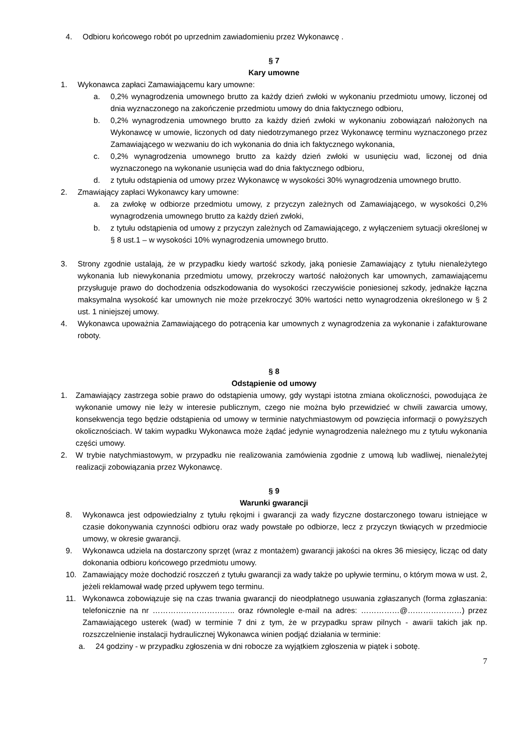4. Odbioru końcowego robót po uprzednim zawiadomieniu przez Wykonawcę .
§ 7
Kary umowne
1. Wykonawca zapłaci Zamawiającemu kary umowne:
a. 0,2% wynagrodzenia umownego brutto za każdy dzień zwłoki w wykonaniu przedmiotu umowy, liczonej od dnia wyznaczonego na zakończenie przedmiotu umowy do dnia faktycznego odbioru,
b. 0,2% wynagrodzenia umownego brutto za każdy dzień zwłoki w wykonaniu zobowiązań nałożonych na Wykonawcę w umowie, liczonych od daty niedotrzymanego przez Wykonawcę terminu wyznaczonego przez Zamawiającego w wezwaniu do ich wykonania do dnia ich faktycznego wykonania,
c. 0,2% wynagrodzenia umownego brutto za każdy dzień zwłoki w usunięciu wad, liczonej od dnia wyznaczonego na wykonanie usunięcia wad do dnia faktycznego odbioru,
d. z tytułu odstąpienia od umowy przez Wykonawcę w wysokości 30% wynagrodzenia umownego brutto.
2. Zmawiający zapłaci Wykonawcy kary umowne:
a. za zwłokę w odbiorze przedmiotu umowy, z przyczyn zależnych od Zamawiającego, w wysokości 0,2% wynagrodzenia umownego brutto za każdy dzień zwłoki,
b. z tytułu odstąpienia od umowy z przyczyn zależnych od Zamawiającego, z wyłączeniem sytuacji określonej w § 8 ust.1 – w wysokości 10% wynagrodzenia umownego brutto.
3. Strony zgodnie ustalają, że w przypadku kiedy wartość szkody, jaką poniesie Zamawiający z tytułu nienależytego wykonania lub niewykonania przedmiotu umowy, przekroczy wartość nałożonych kar umownych, zamawiającemu przysługuje prawo do dochodzenia odszkodowania do wysokości rzeczywiście poniesionej szkody, jednakże łączna maksymalna wysokość kar umownych nie może przekroczyć 30% wartości netto wynagrodzenia określonego w § 2 ust. 1 niniejszej umowy.
4. Wykonawca upoważnia Zamawiającego do potrącenia kar umownych z wynagrodzenia za wykonanie i zafakturowane roboty.
§ 8
Odstąpienie od umowy
1. Zamawiający zastrzega sobie prawo do odstąpienia umowy, gdy wystąpi istotna zmiana okoliczności, powodująca że wykonanie umowy nie leży w interesie publicznym, czego nie można było przewidzieć w chwili zawarcia umowy, konsekwencja tego będzie odstąpienia od umowy w terminie natychmiastowym od powzięcia informacji o powyższych okolicznościach. W takim wypadku Wykonawca może żądać jedynie wynagrodzenia należnego mu z tytułu wykonania części umowy.
2. W trybie natychmiastowym, w przypadku nie realizowania zamówienia zgodnie z umową lub wadliwej, nienależytej realizacji zobowiązania przez Wykonawcę.
§ 9
Warunki gwarancji
8. Wykonawca jest odpowiedzialny z tytułu rękojmi i gwarancji za wady fizyczne dostarczonego towaru istniejące w czasie dokonywania czynności odbioru oraz wady powstałe po odbiorze, lecz z przyczyn tkwiących w przedmiocie umowy, w okresie gwarancji.
9. Wykonawca udziela na dostarczony sprzęt (wraz z montażem) gwarancji jakości na okres 36 miesięcy, licząc od daty dokonania odbioru końcowego przedmiotu umowy.
10. Zamawiający może dochodzić roszczeń z tytułu gwarancji za wady także po upływie terminu, o którym mowa w ust. 2, jeżeli reklamował wadę przed upływem tego terminu.
11. Wykonawca zobowiązuje się na czas trwania gwarancji do nieodpłatnego usuwania zgłaszanych (forma zgłaszania: telefonicznie na nr ………………………….. oraz równolegle e-mail na adres: ……………@…………………) przez Zamawiającego usterek (wad) w terminie 7 dni z tym, że w przypadku spraw pilnych - awarii takich jak np. rozszczelnienie instalacji hydraulicznej Wykonawca winien podjąć działania w terminie:
a. 24 godziny - w przypadku zgłoszenia w dni robocze za wyjątkiem zgłoszenia w piątek i sobotę.
7